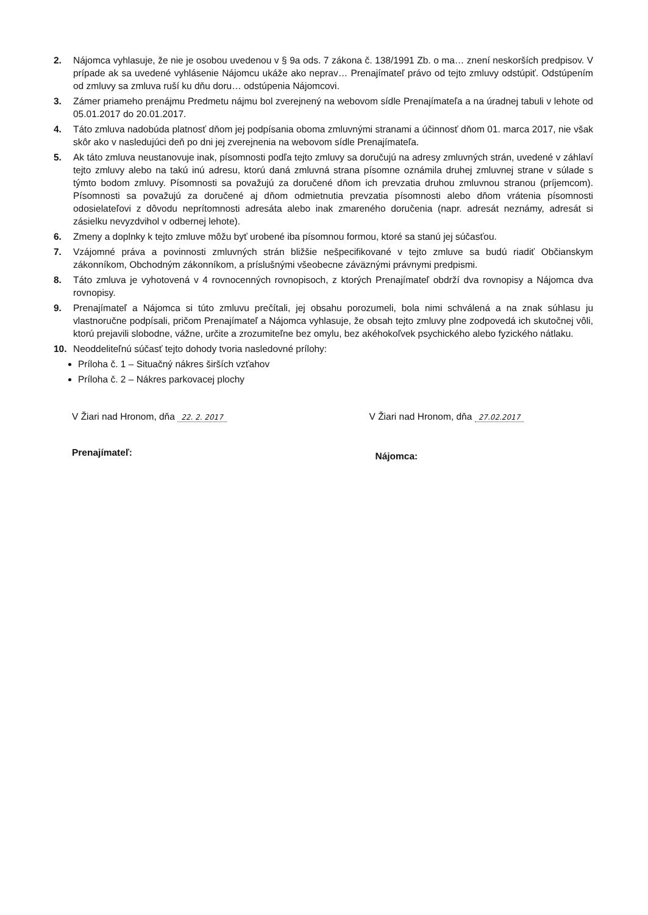2. Nájomca vyhlasuje, že nie je osobou uvedenou v § 9a ods. 7 zákona č. 138/1991 Zb. o ma… znení neskorších predpisov. V prípade ak sa uvedené vyhlásenie Nájomcu ukáže ako neprav… Prenajímateľ právo od tejto zmluvy odstúpiť. Odstúpením od zmluvy sa zmluva ruší ku dňu doru… odstúpenia Nájomcovi.
3. Zámer priameho prenájmu Predmetu nájmu bol zverejnený na webovom sídle Prenajímateľa a na úradnej tabuli v lehote od 05.01.2017 do 20.01.2017.
4. Táto zmluva nadobúda platnosť dňom jej podpísania oboma zmluvnými stranami a účinnosť dňom 01. marca 2017, nie však skôr ako v nasledujúci deň po dni jej zverejnenia na webovom sídle Prenajímateľa.
5. Ak táto zmluva neustanovuje inak, písomnosti podľa tejto zmluvy sa doručujú na adresy zmluvných strán, uvedené v záhlaví tejto zmluvy alebo na takú inú adresu, ktorú daná zmluvná strana písomne oznámila druhej zmluvnej strane v súlade s týmto bodom zmluvy. Písomnosti sa považujú za doručené dňom ich prevzatia druhou zmluvnou stranou (príjemcom). Písomnosti sa považujú za doručené aj dňom odmietnutia prevzatia písomnosti alebo dňom vrátenia písomnosti odosielateľovi z dôvodu neprítomnosti adresáta alebo inak zmareného doručenia (napr. adresát neznámy, adresát si zásielku nevyzdvihol v odbernej lehote).
6. Zmeny a doplnky k tejto zmluve môžu byť urobené iba písomnou formou, ktoré sa stanú jej súčasťou.
7. Vzájomné práva a povinnosti zmluvných strán bližšie nešpecifikované v tejto zmluve sa budú riadiť Občianskym zákonníkom, Obchodným zákonníkom, a príslušnými všeobecne záväznými právnymi predpismi.
8. Táto zmluva je vyhotovená v 4 rovnocenných rovnopisoch, z ktorých Prenajímateľ obdrží dva rovnopisy a Nájomca dva rovnopisy.
9. Prenajímateľ a Nájomca si túto zmluvu prečítali, jej obsahu porozumeli, bola nimi schválená a na znak súhlasu ju vlastnoručne podpísali, pričom Prenajímateľ a Nájomca vyhlasuje, že obsah tejto zmluvy plne zodpovedá ich skutočnej vôli, ktorú prejavili slobodne, vážne, určite a zrozumiteľne bez omylu, bez akéhokoľvek psychického alebo fyzického nátlaku.
10. Neoddeliteľnú súčasť tejto dohody tvoria nasledovné prílohy:
Príloha č. 1 – Situačný nákres širších vzťahov
Príloha č. 2 – Nákres parkovacej plochy
V Žiari nad Hronom, dňa 22. 2. 2017
V Žiari nad Hronom, dňa 27.02.2017
Prenajímateľ:
Nájomca: